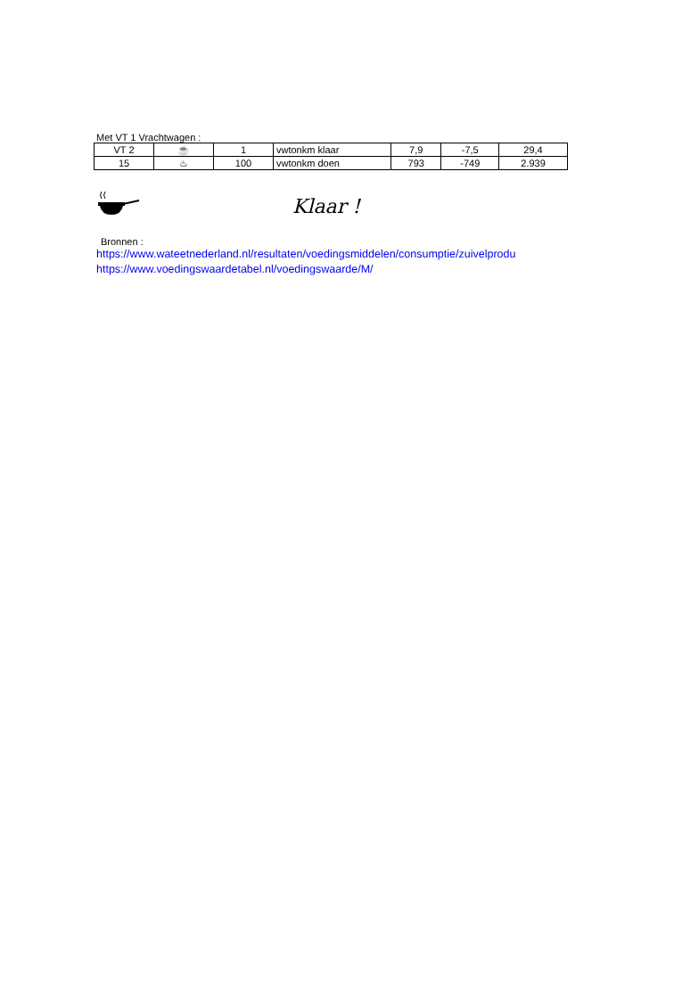Met VT 1 Vrachtwagen :
| VT 2 | ☕ | 1 | vwtonkm klaar | 7,9 | -7,5 | 29,4 |
| 15 | ♨ | 100 | vwtonkm doen | 793 | -749 | 2.939 |
Klaar !
Bronnen :
https://www.wateetnederland.nl/resultaten/voedingsmiddelen/consumptie/zuivelprodu
https://www.voedingswaardetabel.nl/voedingswaarde/M/